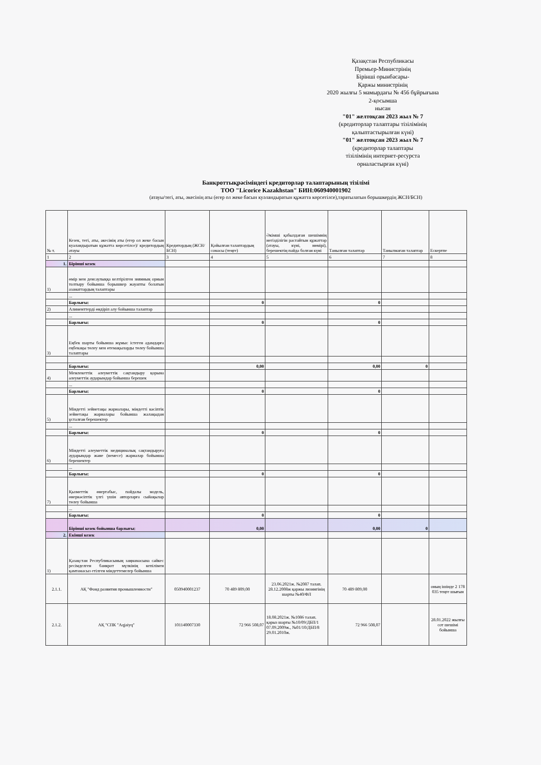Қазақстан Республикасы
Премьер-Министрінің
Бірінші орынбасары-
Қаржы министрінің
2020 жылғы 5 мамырдағы № 456 бұйрығына
2-қосымша
нысан
"01" желтоқсан 2023 жыл № 7
(кредиторлар талаптары тізілімінің
қалыптастырылған күні)
"01" желтоқсан 2023 жыл № 7
(кредиторлар талаптары
тізілімінің интернет-ресурста
орналастырған күні)
Банкроттықрәсіміндегі кредиторлар талаптарының тізілімі
ТОО "Licorice Kazakhstan" БИН:060940001902
(атауы/тегі, аты, әкесінің аты (егер ол жеке басын куәландыратын құжатта көрсетілсе),таратылатын борышкердің ЖСН/БСН)
| № т. | Кезек, тегі, аты, әкесінің аты (егер ол жеке басын куәландыратын құжатта көрсетілсе)/ кредитордың атауы | Кредитордың (ЖСН/БСН) | Қойылған талаптардың сомасы (теңге) | Әкімші қабылдаған шешімнің негізділігін растайтын құжаттар (атауы, күні, нөмірі), берешектің пайда болған күні | Танылған талаптар | Танылмаған талаптар | Ескертпе |
| --- | --- | --- | --- | --- | --- | --- | --- |
| 1 | 2 | 3 | 4 | 5 | 6 | 7 | 8 |
| 1. | Бірінші кезек | | | | | | |
| 1) | өмір мен денсаулыққа келтірілген зиянның орнын толтыру бойынша борышкер жауапты болатын азаматтардың талаптары | | | | | | |
| | ... | | | | | | |
| | Барлығы: | | 0 | | 0 | | |
| 2) | Алименттерді өндіріп алу бойынша талаптар | | | | | | |
| | ... | | | | | | |
| | Барлығы: | | 0 | | 0 | | |
| 3) | Еңбек шарты бойынша жұмыс істеген адамдарға еңбекақы төлеу мен өтемақыларды төлеу бойынша талаптары | | | | | | |
| | Барлығы: | | 0,00 | | 0,00 | 0 | |
| 4) | Мемлекеттік әлеуметтік сақтандыру қорына әлеуметтік аударымдар бойынша берешек | | | | | | |
| | ... | | | | | | |
| | Барлығы: | | 0 | | 0 | | |
| 5) | Міндетті зейнетақы жарналары, міндетті кәсіптік зейнетақы жарналары бойынша жалақыдан ұсталған берешектер | | | | | | |
| | ... | | | | | | |
| | Барлығы: | | 0 | | 0 | | |
| 6) | Міндетті әлеуметтік медициналық сақтандыруға аударымдар және (немесе) жарналар бойынша берешектер | | | | | | |
| | ... | | | | | | |
| | Барлығы: | | 0 | | 0 | | |
| 7) | Қызметтік өнертабыс, пайдалы модель, өнеркәсіптік үлгі үшін авторларға сыйақылар төлеу бойынша | | | | | | |
| | ... | | | | | | |
| | Барлығы: | | 0 | | 0 | | |
| | Бірінші кезек бойынша барлығы: | | 0,00 | | 0,00 | 0 | |
| 2. | Екінші кезек | | | | | | |
| 1) | Қазақстан Республикасының заңнамасына сәйкес ресімделген банкрот мүлкінің кепілімен қамтамасыз етілген міндеттемелер бойынша | | | | | | |
| 2.1.1. | АҚ "Фонд развития промышленности" | 050940001237 | 70 489 809,00 | 23.06.2021ж. №2087 талап. 28.12.2008ж қаржы лизингінің шарты №40/ФЛ | 70 489 809,00 | | оның ішінде 2 178 035 теңге шығын |
| 2.1.2. | АҚ "СПК "Aqjaiyq" | 101140007330 | 72 966 508,07 | 18.08.2021ж. №1086 талап. қарыз шарты №10/09/ДБП/1 07.09.2009ж., №01/10/ДБП/8 29.01.2010ж. | 72 966 508,07 | | 28.01.2022 жылғы сот шешімі бойынша |